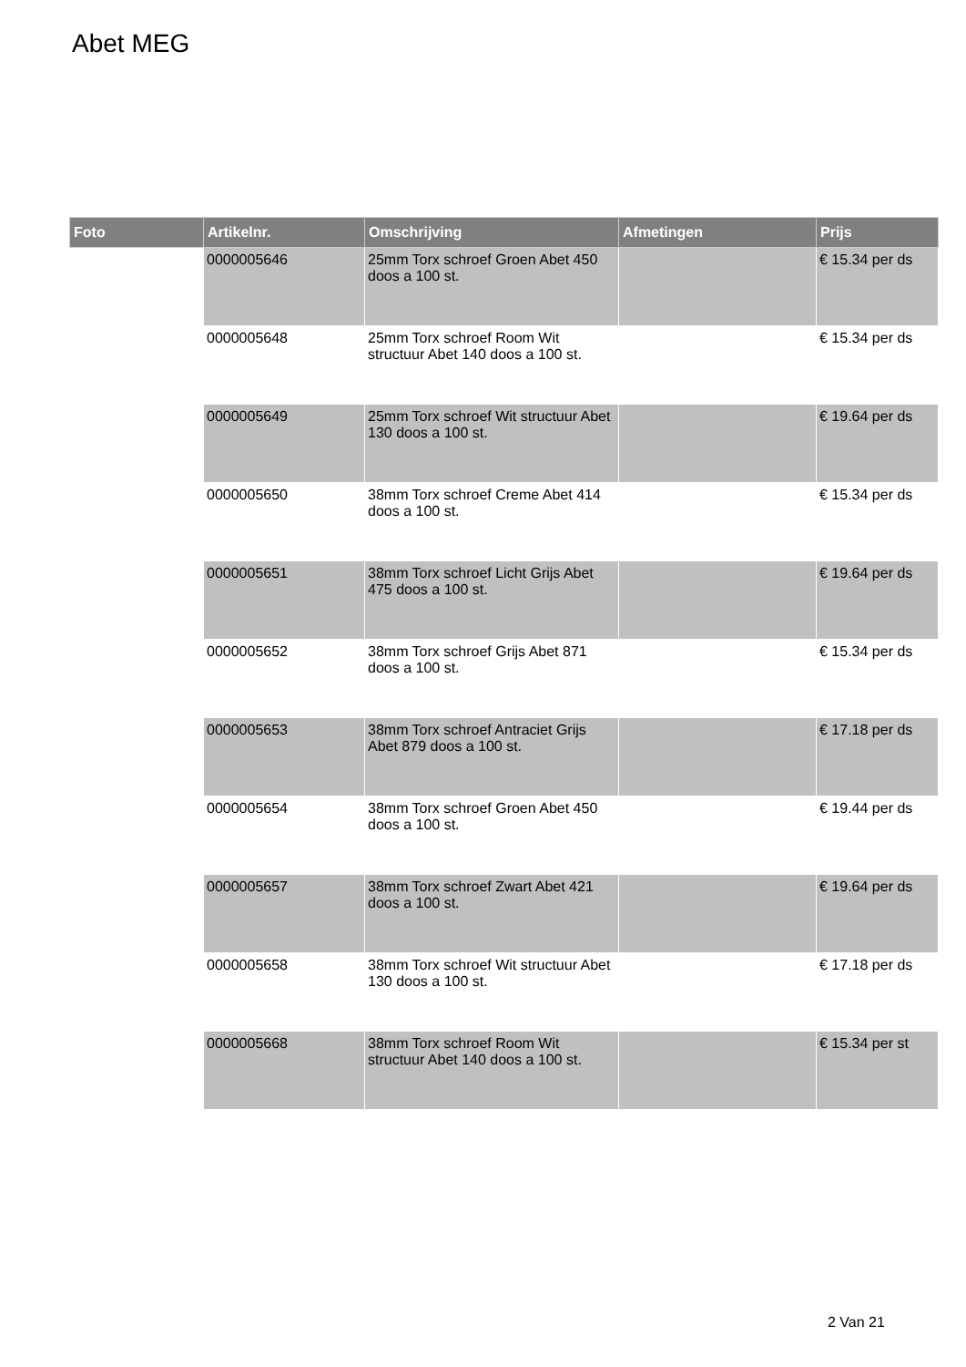Abet MEG
| Foto | Artikelnr. | Omschrijving | Afmetingen | Prijs |
| --- | --- | --- | --- | --- |
| | 0000005646 | 25mm Torx schroef Groen Abet 450 doos a 100 st. | | € 15.34 per ds |
| | 0000005648 | 25mm Torx schroef Room Wit structuur Abet 140 doos a 100 st. | | € 15.34 per ds |
| | 0000005649 | 25mm Torx schroef Wit structuur Abet 130 doos a 100 st. | | € 19.64 per ds |
| | 0000005650 | 38mm Torx schroef Creme Abet 414 doos a 100 st. | | € 15.34 per ds |
| | 0000005651 | 38mm Torx schroef Licht Grijs Abet 475 doos a 100 st. | | € 19.64 per ds |
| | 0000005652 | 38mm Torx schroef Grijs Abet 871 doos a 100 st. | | € 15.34 per ds |
| | 0000005653 | 38mm Torx schroef Antraciet Grijs Abet 879 doos a 100 st. | | € 17.18 per ds |
| | 0000005654 | 38mm Torx schroef Groen Abet 450 doos a 100 st. | | € 19.44 per ds |
| | 0000005657 | 38mm Torx schroef Zwart Abet 421 doos a 100 st. | | € 19.64 per ds |
| | 0000005658 | 38mm Torx schroef Wit structuur Abet 130 doos a 100 st. | | € 17.18 per ds |
| | 0000005668 | 38mm Torx schroef Room Wit structuur Abet 140 doos a 100 st. | | € 15.34 per st |
2 Van 21